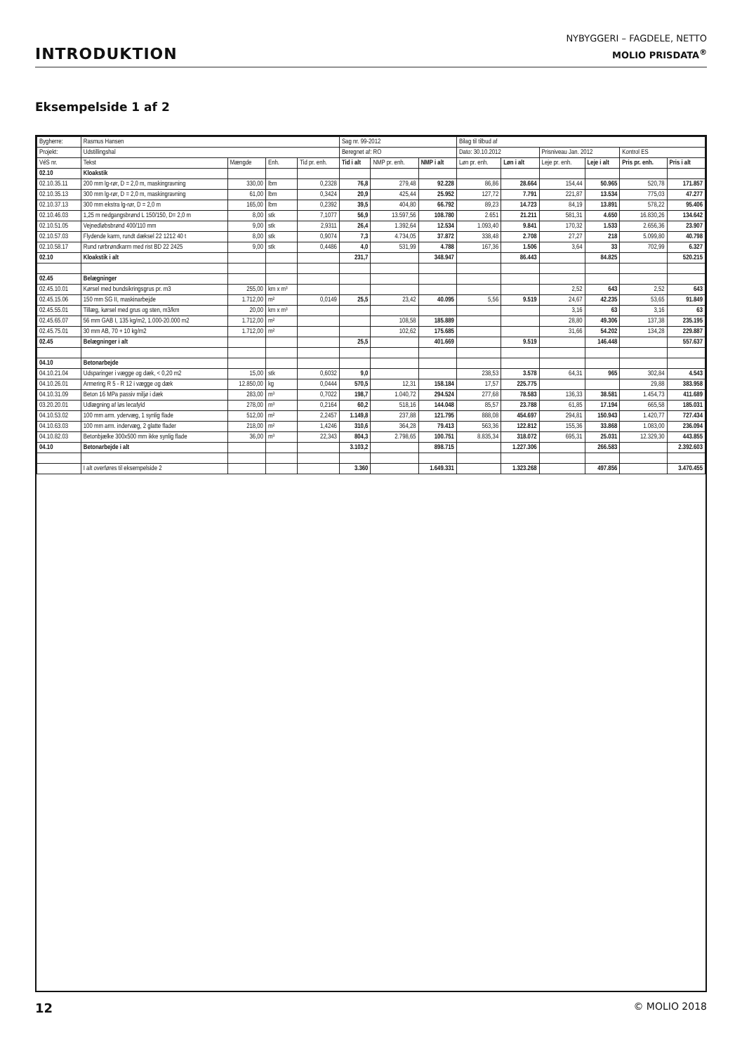INTRODUKTION
NYBYGGERI – FAGDELE, NETTO
MOLIO PRISDATA<sup>®</sup>
Eksempelside 1 af 2
| Bygherre: | Rasmus Hansen | | | | Sag nr. 99-2012 | | | Bilag til tilbud af | | | | | |
| --- | --- | --- | --- | --- | --- | --- | --- | --- | --- | --- | --- | --- | --- |
| Projekt: | Udstillingshal | | | | Beregnet af: RO | | | Dato: 30.10.2012 | | Prisniveau Jan. 2012 | | Kontrol ES | |
| VéS nr. | Tekst | Mængde | Enh. | Tid pr. enh. | Tid i alt | NMP pr. enh. | NMP i alt | Løn pr. enh. | Løn i alt | Leje pr. enh. | Leje i alt | Pris pr. enh. | Pris i alt |
| 02.10 | Kloakstik | | | | | | | | | | | | |
| 02.10.35.11 | 200 mm lg-rør, D = 2,0 m, maskingravning | 330,00 | lbm | 0,2328 | 76,8 | 279,48 | 92.228 | 86,86 | 28.664 | 154,44 | 50.965 | 520,78 | 171.857 |
| 02.10.35.13 | 300 mm lg-rør, D = 2,0 m, maskingravning | 61,00 | lbm | 0,3424 | 20,9 | 425,44 | 25.952 | 127,72 | 7.791 | 221,87 | 13.534 | 775,03 | 47.277 |
| 02.10.37.13 | 300 mm ekstra lg-rør, D = 2,0 m | 165,00 | lbm | 0,2392 | 39,5 | 404,80 | 66.792 | 89,23 | 14.723 | 84,19 | 13.891 | 578,22 | 95.406 |
| 02.10.46.03 | 1,25 m nedgangsbrønd L 150/150, D= 2,0 m | 8,00 | stk | 7,1077 | 56,9 | 13.597,56 | 108.780 | 2.651 | 21.211 | 581,31 | 4.650 | 16.830,26 | 134.642 |
| 02.10.51.05 | Vejnedløbsbrønd 400/110 mm | 9,00 | stk | 2,9311 | 26,4 | 1.392,64 | 12.534 | 1.093,40 | 9.841 | 170,32 | 1.533 | 2.656,36 | 23.907 |
| 02.10.57.03 | Flydende karm, rundt dæksel 22 1212 40 t | 8,00 | stk | 0,9074 | 7,3 | 4.734,05 | 37.872 | 338,48 | 2.708 | 27,27 | 218 | 5.099,80 | 40.798 |
| 02.10.58.17 | Rund rørbrøndkarm med rist BD 22 2425 | 9,00 | stk | 0,4486 | 4,0 | 531,99 | 4.788 | 167,36 | 1.506 | 3,64 | 33 | 702,99 | 6.327 |
| 02.10 | Kloakstik i alt | | | | 231,7 | | 348.947 | | 86.443 | | 84.825 | | 520.215 |
| 02.45 | Belægninger | | | | | | | | | | | | |
| 02.45.10.01 | Kørsel med bundsikringsgrus pr. m3 | 255,00 | km x m³ | | | | | | | 2,52 | 643 | 2,52 | 643 |
| 02.45.15.06 | 150 mm SG II, maskinarbejde | 1.712,00 | m² | 0,0149 | 25,5 | 23,42 | 40.095 | 5,56 | 9.519 | 24,67 | 42.235 | 53,65 | 91.849 |
| 02.45.55.01 | Tillæg, kørsel med grus og sten, m3/km | 20,00 | km x m³ | | | | | | | 3,16 | 63 | 3,16 | 63 |
| 02.45.65.07 | 56 mm GAB I, 135 kg/m2, 1.000-20.000 m2 | 1.712,00 | m² | | | 108,58 | 185.889 | | | 28,80 | 49.306 | 137,38 | 235.195 |
| 02.45.75.01 | 30 mm AB, 70 + 10 kg/m2 | 1.712,00 | m² | | | 102,62 | 175.685 | | | 31,66 | 54.202 | 134,28 | 229.887 |
| 02.45 | Belægninger i alt | | | | 25,5 | | 401.669 | | 9.519 | | 146.448 | | 557.637 |
| 04.10 | Betonarbejde | | | | | | | | | | | | |
| 04.10.21.04 | Udsparinger i vægge og dæk, < 0,20 m2 | 15,00 | stk | 0,6032 | 9,0 | | | 238,53 | 3.578 | 64,31 | 965 | 302,84 | 4.543 |
| 04.10.26.01 | Armering R 5 - R 12 i vægge og dæk | 12.850,00 | kg | 0,0444 | 570,5 | 12,31 | 158.184 | 17,57 | 225.775 | | | 29,88 | 383.958 |
| 04.10.31.09 | Beton 16 MPa passiv miljø i dæk | 283,00 | m³ | 0,7022 | 198,7 | 1.040,72 | 294.524 | 277,68 | 78.583 | 136,33 | 38.581 | 1.454,73 | 411.689 |
| 03.20.20.01 | Udlægning af løs lecafyld | 278,00 | m³ | 0,2164 | 60,2 | 518,16 | 144.048 | 85,57 | 23.788 | 61,85 | 17.194 | 665,58 | 185.031 |
| 04.10.53.02 | 100 mm arm. ydervæg, 1 synlig flade | 512,00 | m² | 2,2457 | 1.149,8 | 237,88 | 121.795 | 888,08 | 454.697 | 294,81 | 150.943 | 1.420,77 | 727.434 |
| 04.10.63.03 | 100 mm arm. indervæg, 2 glatte flader | 218,00 | m² | 1,4246 | 310,6 | 364,28 | 79.413 | 563,36 | 122.812 | 155,36 | 33.868 | 1.083,00 | 236.094 |
| 04.10.82.03 | Betonbjælke 300x500 mm ikke synlig flade | 36,00 | m³ | 22,343 | 804,3 | 2.798,65 | 100.751 | 8.835,34 | 318.072 | 695,31 | 25.031 | 12.329,30 | 443.855 |
| 04.10 | Betonarbejde i alt | | | | 3.103,2 | | 898.715 | | 1.227.306 | | 266.583 | | 2.392.603 |
| | I alt overføres til eksempelside 2 | | | | 3.360 | | 1.649.331 | | 1.323.268 | | 497.856 | | 3.470.455 |
12 © MOLIO 2018